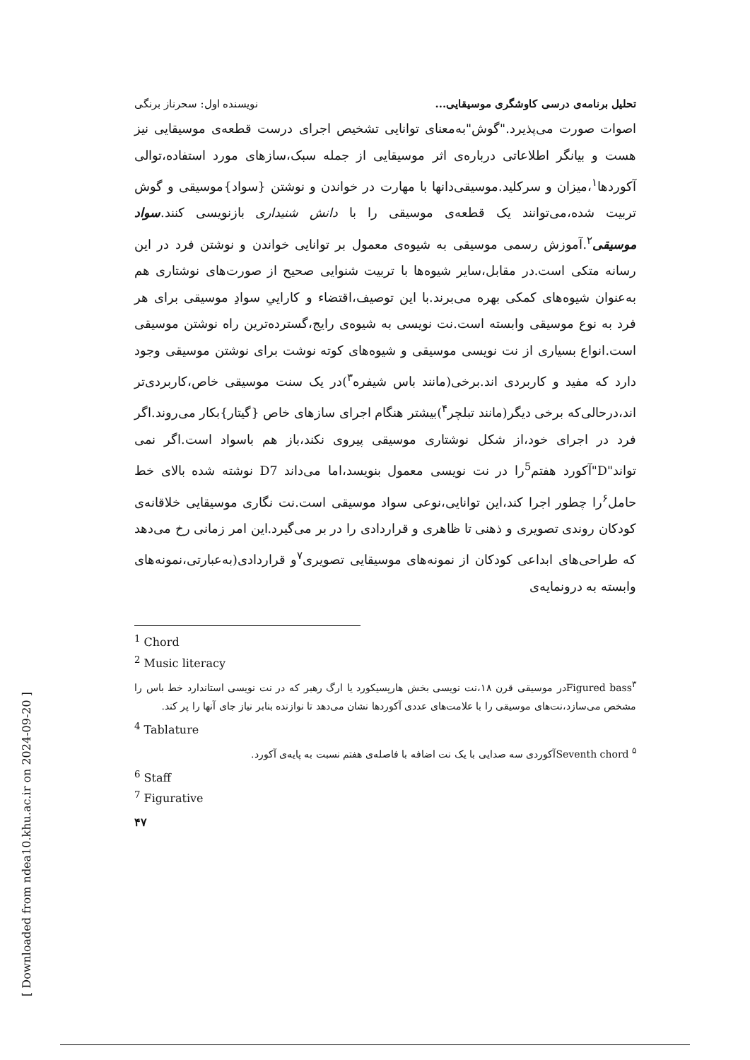تحلیل برنامه‌ی درسی کاوشگری موسیقایی... نویسنده اول: سحرناز برنگی
اصوات صورت می‌پذیرد."گوش"به‌معنای توانایی تشخیص اجرای درست قطعه‌ی موسیقایی نیز هست و بیانگر اطلاعاتی درباره‌ی اثر موسیقایی از جمله سبک،سازهای مورد استفاده،توالی آکوردها<sup>۱</sup>،میزان و سرکلید.موسیقی‌دانها با مهارت در خواندن و نوشتن {سواد}موسیقی و گوش تربیت شده،می‌توانند یک قطعه‌ی موسیقی را با دانش شنیداری بازنویسی کنند.سواد موسیقی<sup>۲</sup>.آموزش رسمی موسیقی به شیوه‌ی معمول بر توانایی خواندن و نوشتن فرد در این رسانه متکی است.در مقابل،سایر شیوه‌ها با تربیت شنوایی صحیح از صورت‌های نوشتاری هم به‌عنوان شیوه‌های کمکی بهره می‌برند.با این توصیف،اقتضاء و کاراییِ سوادِ موسیقی برای هر فرد به نوع موسیقی وابسته است.نت نویسی به شیوه‌ی رایج،گسترده‌ترین راه نوشتن موسیقی است.انواع بسیاری از نت نویسی موسیقی و شیوه‌های کوته نوشت برای نوشتن موسیقی وجود دارد که مفید و کاربردی اند.برخی(مانند باس شیفره<sup>۳</sup>)در یک سنت موسیقی خاص،کاربردی‌تر اند،درحالی‌که برخی دیگر(مانند تبلچر<sup>۴</sup>)بیشتر هنگام اجرای سازهای خاص {گیتار}بکار می‌روند.اگر فرد در اجرای خود،از شکل نوشتاری موسیقی پیروی نکند،باز هم باسواد است.اگر نمی تواند"D"آکورد هفتم<sup>5</sup>را در نت نویسی معمول بنویسد،اما می‌داند D7 نوشته شده بالای خط حامل<sup>۶</sup>را چطور اجرا کند،این توانایی،نوعی سواد موسیقی است.نت نگاری موسیقایی خلاقانه‌ی کودکان روندی تصویری و ذهنی تا ظاهری و قراردادی را در بر می‌گیرد.این امر زمانی رخ می‌دهد که طراحی‌های ابداعی کودکان از نمونه‌های موسیقایی تصویری<sup>۷</sup>و قراردادی(به‌عبارتی،نمونه‌های وابسته به درونمایه‌ی
<sup>1</sup> Chord
<sup>2</sup> Music literacy
Figured bass<sup>۳</sup>در موسیقی قرن ۱۸،نت نویسی بخش هارپسیکورد یا ارگ رهبر که در نت نویسی استاندارد خط باس را مشخص می‌سازد،نت‌های موسیقی را با علامت‌های عددی آکوردها نشان می‌دهد تا نوازنده بنابر نیاز جای آنها را پر کند.
<sup>4</sup> Tablature
Seventh chord <sup>۵</sup>آکوردی سه صدایی با یک نت اضافه با فاصله‌ی هفتم نسبت به پایه‌ی آکورد.
<sup>6</sup> Staff
<sup>7</sup> Figurative
۴۷
[ Downloaded from ndea10.khu.ac.ir on 2024-09-20 ]